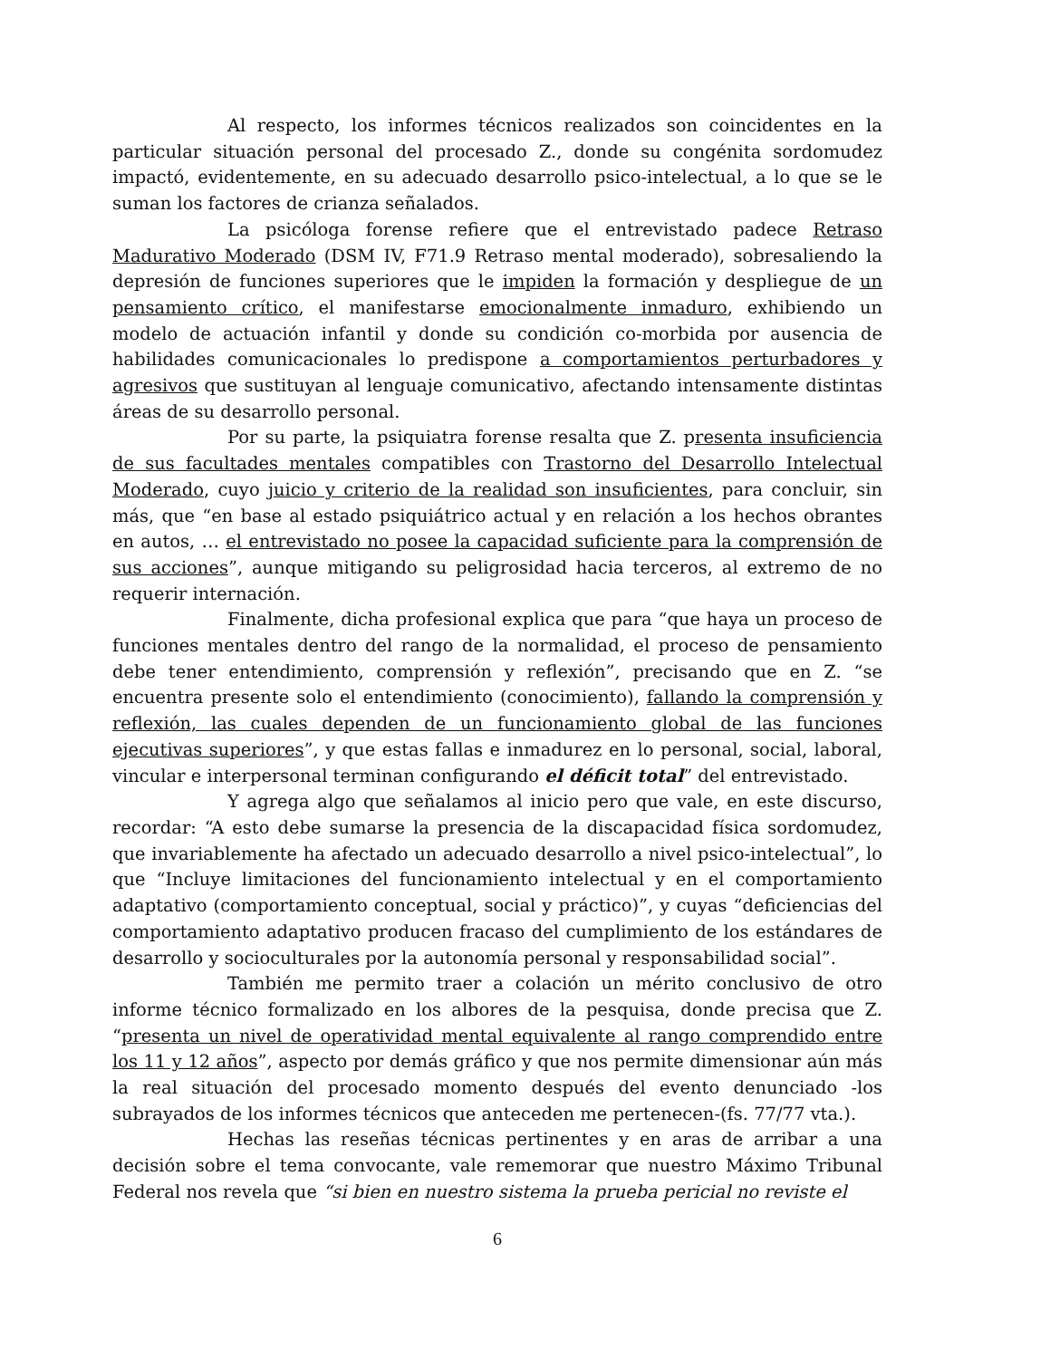Al respecto, los informes técnicos realizados son coincidentes en la particular situación personal del procesado Z., donde su congénita sordomudez impactó, evidentemente, en su adecuado desarrollo psico-intelectual, a lo que se le suman los factores de crianza señalados.
La psicóloga forense refiere que el entrevistado padece Retraso Madurativo Moderado (DSM IV, F71.9 Retraso mental moderado), sobresaliendo la depresión de funciones superiores que le impiden la formación y despliegue de un pensamiento crítico, el manifestarse emocionalmente inmaduro, exhibiendo un modelo de actuación infantil y donde su condición co-morbida por ausencia de habilidades comunicacionales lo predispone a comportamientos perturbadores y agresivos que sustituyan al lenguaje comunicativo, afectando intensamente distintas áreas de su desarrollo personal.
Por su parte, la psiquiatra forense resalta que Z. presenta insuficiencia de sus facultades mentales compatibles con Trastorno del Desarrollo Intelectual Moderado, cuyo juicio y criterio de la realidad son insuficientes, para concluir, sin más, que “en base al estado psiquiátrico actual y en relación a los hechos obrantes en autos, … el entrevistado no posee la capacidad suficiente para la comprensión de sus acciones”, aunque mitigando su peligrosidad hacia terceros, al extremo de no requerir internación.
Finalmente, dicha profesional explica que para “que haya un proceso de funciones mentales dentro del rango de la normalidad, el proceso de pensamiento debe tener entendimiento, comprensión y reflexión”, precisando que en Z. “se encuentra presente solo el entendimiento (conocimiento), fallando la comprensión y reflexión, las cuales dependen de un funcionamiento global de las funciones ejecutivas superiores”, y que estas fallas e inmadurez en lo personal, social, laboral, vincular e interpersonal terminan configurando el déficit total” del entrevistado.
Y agrega algo que señalamos al inicio pero que vale, en este discurso, recordar: “A esto debe sumarse la presencia de la discapacidad física sordomudez, que invariablemente ha afectado un adecuado desarrollo a nivel psico-intelectual”, lo que “Incluye limitaciones del funcionamiento intelectual y en el comportamiento adaptativo (comportamiento conceptual, social y práctico)”, y cuyas “deficiencias del comportamiento adaptativo producen fracaso del cumplimiento de los estándares de desarrollo y socioculturales por la autonomía personal y responsabilidad social”.
También me permito traer a colación un mérito conclusivo de otro informe técnico formalizado en los albores de la pesquisa, donde precisa que Z. “presenta un nivel de operatividad mental equivalente al rango comprendido entre los 11 y 12 años”, aspecto por demás gráfico y que nos permite dimensionar aún más la real situación del procesado momento después del evento denunciado -los subrayados de los informes técnicos que anteceden me pertenecen-(fs. 77/77 vta.).
Hechas las reseñas técnicas pertinentes y en aras de arribar a una decisión sobre el tema convocante, vale rememorar que nuestro Máximo Tribunal Federal nos revela que “si bien en nuestro sistema la prueba pericial no reviste el
6